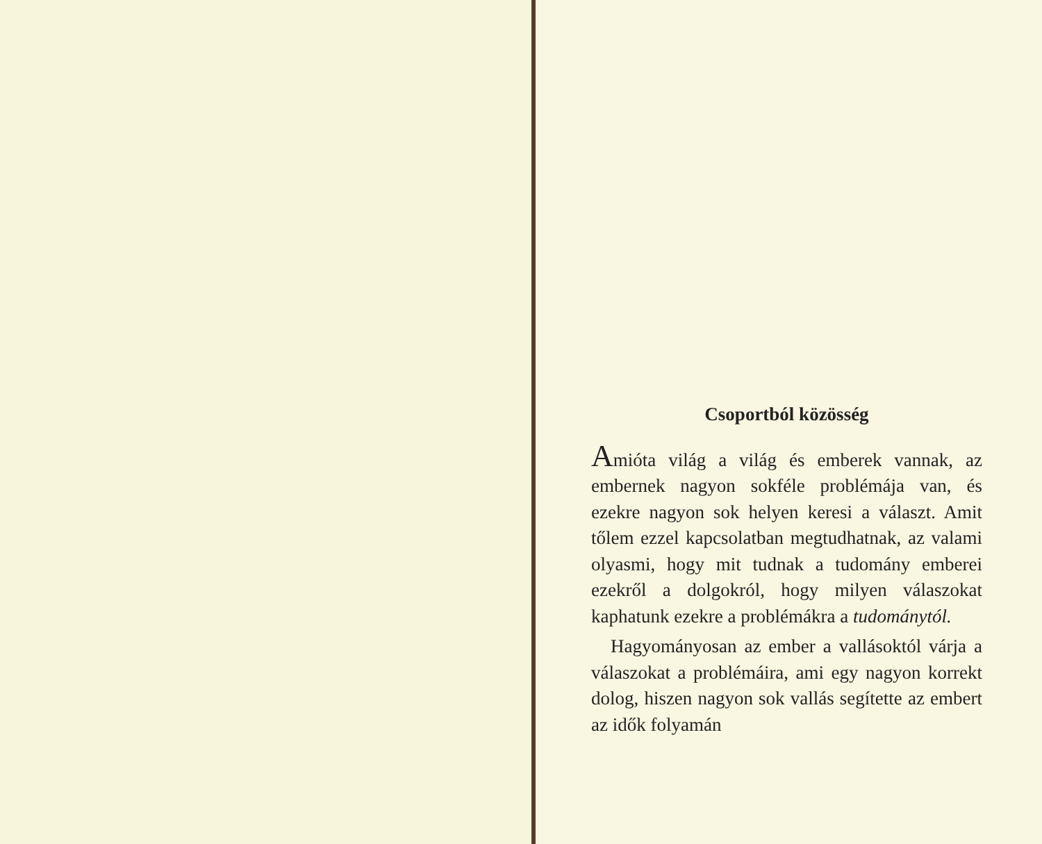Csoportból közösség
Amióta világ a világ és emberek vannak, az embernek nagyon sokféle problémája van, és ezekre nagyon sok helyen keresi a választ. Amit tőlem ezzel kapcsolatban megtudhatnak, az valami olyasmi, hogy mit tudnak a tudomány emberei ezekről a dolgokról, hogy milyen válaszokat kaphatunk ezekre a problémákra a tudománytól.
Hagyományosan az ember a vallásoktól várja a válaszokat a problémáira, ami egy nagyon korrekt dolog, hiszen nagyon sok vallás segítette az embert az idők folyamán